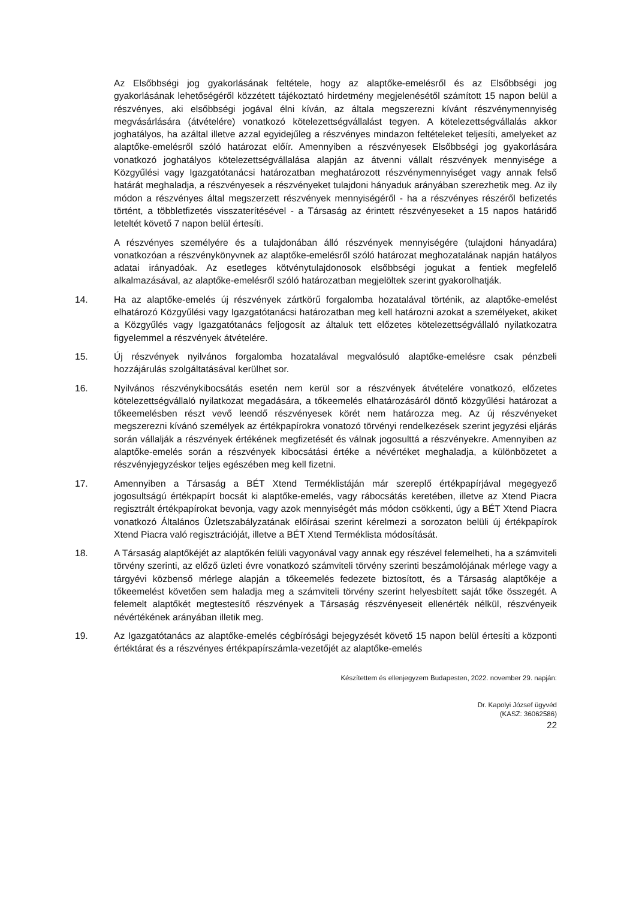Az Elsőbbségi jog gyakorlásának feltétele, hogy az alaptőke-emelésről és az Elsőbbségi jog gyakorlásának lehetőségéről közzétett tájékoztató hirdetmény megjelenésétől számított 15 napon belül a részvényes, aki elsőbbségi jogával élni kíván, az általa megszerezni kívánt részvénymennyiség megvásárlására (átvételére) vonatkozó kötelezettségvállalást tegyen. A kötelezettségvállalás akkor joghatályos, ha azáltal illetve azzal egyidejűleg a részvényes mindazon feltételeket teljesíti, amelyeket az alaptőke-emelésről szóló határozat előír. Amennyiben a részvényesek Elsőbbségi jog gyakorlására vonatkozó joghatályos kötelezettségvállalása alapján az átvenni vállalt részvények mennyisége a Közgyűlési vagy Igazgatótanácsi határozatban meghatározott részvénymennyiséget vagy annak felső határát meghaladja, a részvényesek a részvényeket tulajdoni hányaduk arányában szerezhetik meg. Az ily módon a részvényes által megszerzett részvények mennyiségéről - ha a részvényes részéről befizetés történt, a többletfizetés visszaterítésével - a Társaság az érintett részvényeseket a 15 napos határidő leteltét követő 7 napon belül értesíti.
A részvényes személyére és a tulajdonában álló részvények mennyiségére (tulajdoni hányadára) vonatkozóan a részvénykönyvnek az alaptőke-emelésről szóló határozat meghozatalának napján hatályos adatai irányadóak. Az esetleges kötvénytulajdonosok elsőbbségi jogukat a fentiek megfelelő alkalmazásával, az alaptőke-emelésről szóló határozatban megjelöltek szerint gyakorolhatják.
14. Ha az alaptőke-emelés új részvények zártkörű forgalomba hozatalával történik, az alaptőke-emelést elhatározó Közgyűlési vagy Igazgatótanácsi határozatban meg kell határozni azokat a személyeket, akiket a Közgyűlés vagy Igazgatótanács feljogosít az általuk tett előzetes kötelezettségvállaló nyilatkozatra figyelemmel a részvények átvételére.
15. Új részvények nyilvános forgalomba hozatalával megvalósuló alaptőke-emelésre csak pénzbeli hozzájárulás szolgáltatásával kerülhet sor.
16. Nyilvános részvénykibocsátás esetén nem kerül sor a részvények átvételére vonatkozó, előzetes kötelezettségvállaló nyilatkozat megadására, a tőkeemelés elhatározásáról döntő közgyűlési határozat a tőkeemelésben részt vevő leendő részvényesek körét nem határozza meg. Az új részvényeket megszerezni kívánó személyek az értékpapírokra vonatozó törvényi rendelkezések szerint jegyzési eljárás során vállalják a részvények értékének megfizetését és válnak jogosulttá a részvényekre. Amennyiben az alaptőke-emelés során a részvények kibocsátási értéke a névértéket meghaladja, a különbözetet a részvényjegyzéskor teljes egészében meg kell fizetni.
17. Amennyiben a Társaság a BÉT Xtend Terméklistáján már szereplő értékpapírjával megegyező jogosultságú értékpapírt bocsát ki alaptőke-emelés, vagy rábocsátás keretében, illetve az Xtend Piacra regisztrált értékpapírokat bevonja, vagy azok mennyiségét más módon csökkenti, úgy a BÉT Xtend Piacra vonatkozó Általános Üzletszabályzatának előírásai szerint kérelmezi a sorozaton belüli új értékpapírok Xtend Piacra való regisztrációját, illetve a BÉT Xtend Terméklista módosítását.
18. A Társaság alaptőkéjét az alaptőkén felüli vagyonával vagy annak egy részével felemelheti, ha a számviteli törvény szerinti, az előző üzleti évre vonatkozó számviteli törvény szerinti beszámolójának mérlege vagy a tárgyévi közbenső mérlege alapján a tőkeemelés fedezete biztosított, és a Társaság alaptőkéje a tőkeemelést követően sem haladja meg a számviteli törvény szerint helyesbített saját tőke összegét. A felemelt alaptőkét megtestesítő részvények a Társaság részvényeseit ellenérték nélkül, részvényeik névértékének arányában illetik meg.
19. Az Igazgatótanács az alaptőke-emelés cégbírósági bejegyzését követő 15 napon belül értesíti a központi értéktárat és a részvényes értékpapírszámla-vezetőjét az alaptőke-emelés
Készítettem és ellenjegyzem Budapesten, 2022. november 29. napján:
Dr. Kapolyi József ügyvéd
(KASZ: 36062586)
22